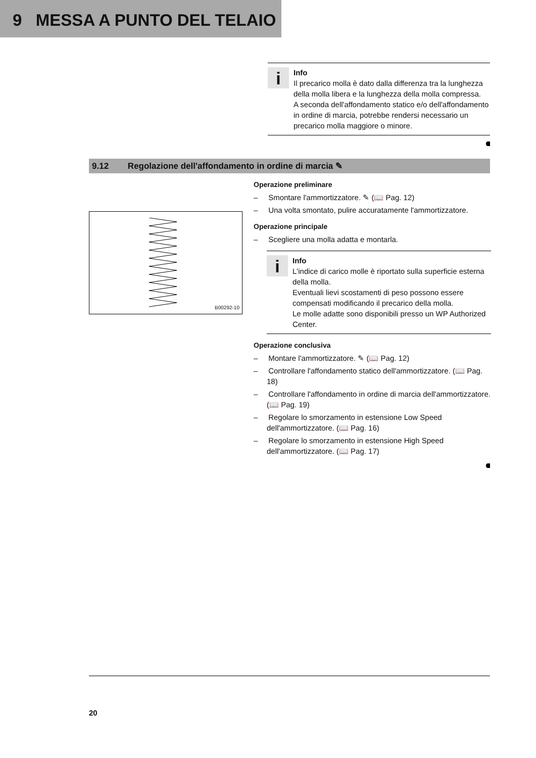9 MESSA A PUNTO DEL TELAIO
i
Info
Il precarico molla è dato dalla differenza tra la lunghezza della molla libera e la lunghezza della molla compressa.
A seconda dell'affondamento statico e/o dell'affondamento in ordine di marcia, potrebbe rendersi necessario un precarico molla maggiore o minore.
9.12 Regolazione dell'affondamento in ordine di marcia ✎
B00292-10
Operazione preliminare
– Smontare l'ammortizzatore. ✎ (📖 Pag. 12)
– Una volta smontato, pulire accuratamente l'ammortizzatore.
Operazione principale
– Scegliere una molla adatta e montarla.
i
Info
L'indice di carico molle è riportato sulla superficie esterna della molla.
Eventuali lievi scostamenti di peso possono essere compensati modificando il precarico della molla.
Le molle adatte sono disponibili presso un WP Authorized Center.
Operazione conclusiva
– Montare l'ammortizzatore. ✎ (📖 Pag. 12)
– Controllare l'affondamento statico dell'ammortizzatore. (📖 Pag. 18)
– Controllare l'affondamento in ordine di marcia dell'ammortizzatore. (📖 Pag. 19)
– Regolare lo smorzamento in estensione Low Speed dell'ammortizzatore. (📖 Pag. 16)
– Regolare lo smorzamento in estensione High Speed dell'ammortizzatore. (📖 Pag. 17)
20